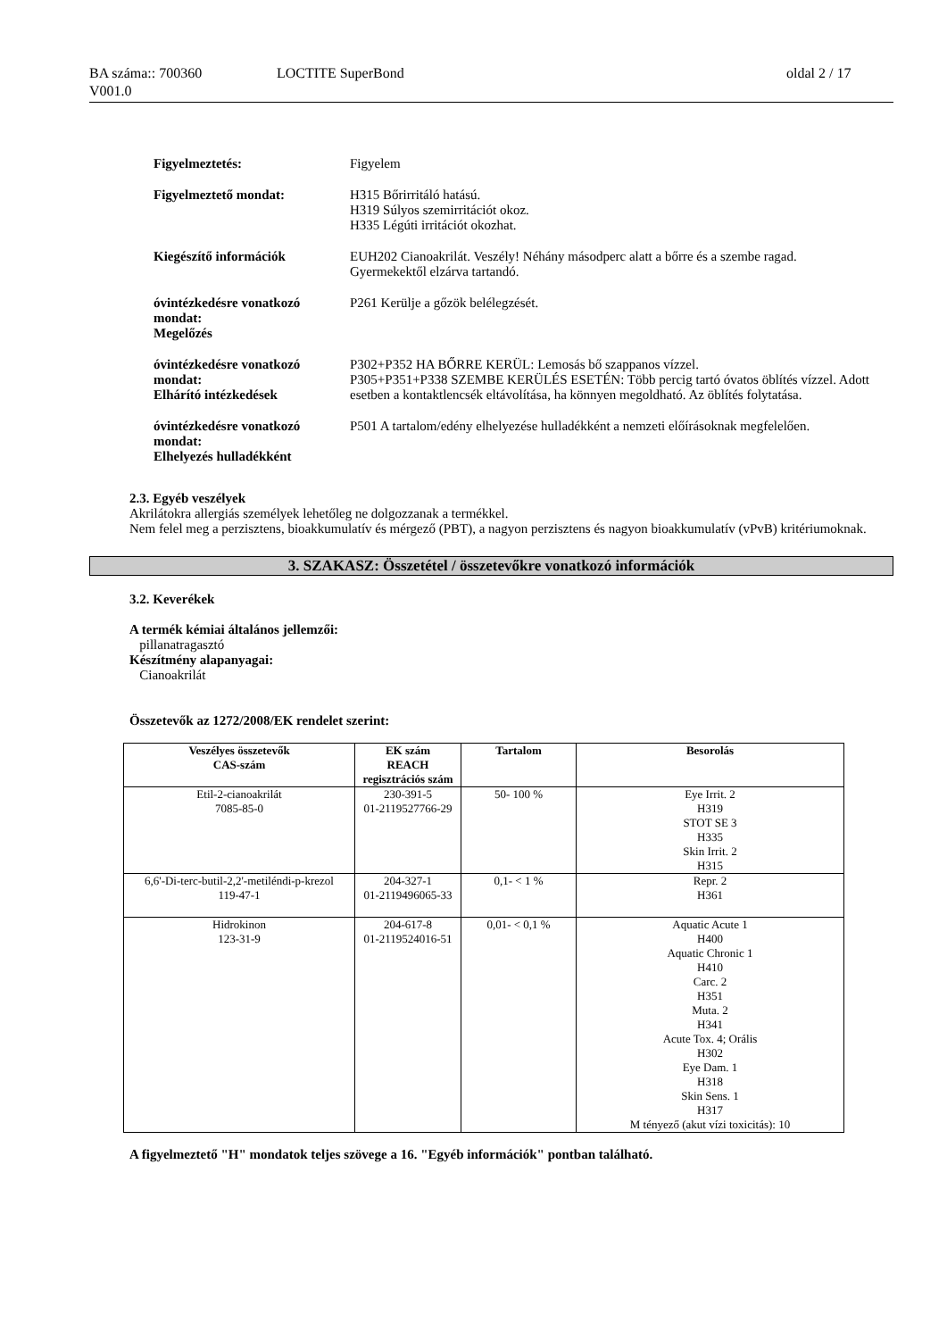BA száma:: 700360
V001.0
LOCTITE SuperBond oldal 2 / 17
Figyelmeztetés: Figyelem
Figyelmeztető mondat: H315 Bőrirritáló hatású.
H319 Súlyos szemirritációt okoz.
H335 Légúti irritációt okozhat.
Kiegészítő információk EUH202 Cianoakrilát. Veszély! Néhány másodperc alatt a bőrre és a szembe ragad.
Gyermekektől elzárva tartandó.
óvintézkedésre vonatkozó mondat:
Megelőzés
P261 Kerülje a gőzök belélegzését.
óvintézkedésre vonatkozó mondat:
Elhárító intézkedések
P302+P352 HA BŐRRE KERÜL: Lemosás bő szappanos vízzel.
P305+P351+P338 SZEMBE KERÜLÉS ESETÉN: Több percig tartó óvatos öblítés vízzel. Adott esetben a kontaktlencsék eltávolítása, ha könnyen megoldható. Az öblítés folytatása.
óvintézkedésre vonatkozó mondat:
Elhelyezés hulladékként
P501 A tartalom/edény elhelyezése hulladékként a nemzeti előírásoknak megfelelően.
2.3. Egyéb veszélyek
Akrilátokra allergiás személyek lehetőleg ne dolgozzanak a termékkel.
Nem felel meg a perzisztens, bioakkumulatív és mérgező (PBT), a nagyon perzisztens és nagyon bioakkumulatív (vPvB) kritériumoknak.
3. SZAKASZ: Összetétel / összetevőkre vonatkozó információk
3.2. Keverékek
A termék kémiai általános jellemzői:
pillanatragasztó
Készítmény alapanyagai:
Cianoakrilát
Összetevők az 1272/2008/EK rendelet szerint:
| Veszélyes összetevők CAS-szám | EK szám REACH regisztrációs szám | Tartalom | Besorolás |
| --- | --- | --- | --- |
| Etil-2-cianoakrilát 7085-85-0 | 230-391-5 01-2119527766-29 | 50- 100 % | Eye Irrit. 2 H319 STOT SE 3 H335 Skin Irrit. 2 H315 |
| 6,6'-Di-terc-butil-2,2'-metiléndi-p-krezol 119-47-1 | 204-327-1 01-2119496065-33 | 0,1- < 1 % | Repr. 2 H361 |
| Hidrokinon 123-31-9 | 204-617-8 01-2119524016-51 | 0,01- < 0,1 % | Aquatic Acute 1 H400 Aquatic Chronic 1 H410 Carc. 2 H351 Muta. 2 H341 Acute Tox. 4; Orális H302 Eye Dam. 1 H318 Skin Sens. 1 H317 M tényező (akut vízi toxicitás): 10 |
A figyelmeztető "H" mondatok teljes szövege a 16. "Egyéb információk" pontban található.